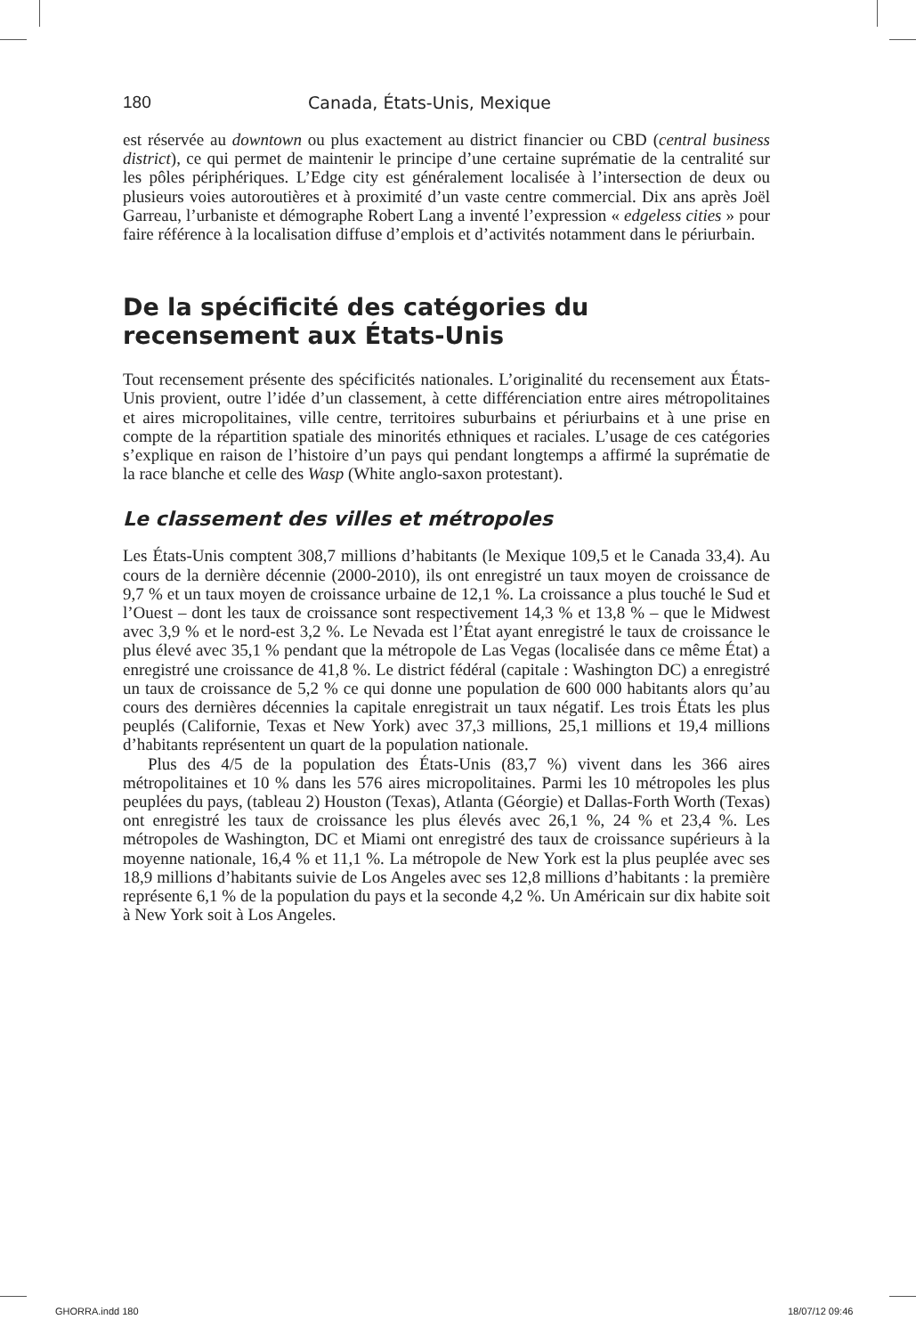180 Canada, États-Unis, Mexique
est réservée au downtown ou plus exactement au district financier ou CBD (central business district), ce qui permet de maintenir le principe d’une certaine suprématie de la centralité sur les pôles périphériques. L’Edge city est généralement localisée à l’intersection de deux ou plusieurs voies autoroutières et à proximité d’un vaste centre commercial. Dix ans après Joël Garreau, l’urbaniste et démographe Robert Lang a inventé l’expression « edgeless cities » pour faire référence à la localisation diffuse d’emplois et d’activités notamment dans le périurbain.
De la spécificité des catégories du recensement aux États-Unis
Tout recensement présente des spécificités nationales. L’originalité du recensement aux États-Unis provient, outre l’idée d’un classement, à cette différenciation entre aires métropolitaines et aires micropolitaines, ville centre, territoires suburbains et périurbains et à une prise en compte de la répartition spatiale des minorités ethniques et raciales. L’usage de ces catégories s’explique en raison de l’histoire d’un pays qui pendant longtemps a affirmé la suprématie de la race blanche et celle des Wasp (White anglo-saxon protestant).
Le classement des villes et métropoles
Les États-Unis comptent 308,7 millions d’habitants (le Mexique 109,5 et le Canada 33,4). Au cours de la dernière décennie (2000-2010), ils ont enregistré un taux moyen de croissance de 9,7 % et un taux moyen de croissance urbaine de 12,1 %. La croissance a plus touché le Sud et l’Ouest – dont les taux de croissance sont respectivement 14,3 % et 13,8 % – que le Midwest avec 3,9 % et le nord-est 3,2 %. Le Nevada est l’État ayant enregistré le taux de croissance le plus élevé avec 35,1 % pendant que la métropole de Las Vegas (localisée dans ce même État) a enregistré une croissance de 41,8 %. Le district fédéral (capitale : Washington DC) a enregistré un taux de croissance de 5,2 % ce qui donne une population de 600 000 habitants alors qu’au cours des dernières décennies la capitale enregistrait un taux négatif. Les trois États les plus peuplés (Californie, Texas et New York) avec 37,3 millions, 25,1 millions et 19,4 millions d’habitants représentent un quart de la population nationale.
Plus des 4/5 de la population des États-Unis (83,7 %) vivent dans les 366 aires métropolitaines et 10 % dans les 576 aires micropolitaines. Parmi les 10 métropoles les plus peuplées du pays, (tableau 2) Houston (Texas), Atlanta (Géorgie) et Dallas-Forth Worth (Texas) ont enregistré les taux de croissance les plus élevés avec 26,1 %, 24 % et 23,4 %. Les métropoles de Washington, DC et Miami ont enregistré des taux de croissance supérieurs à la moyenne nationale, 16,4 % et 11,1 %. La métropole de New York est la plus peuplée avec ses 18,9 millions d’habitants suivie de Los Angeles avec ses 12,8 millions d’habitants : la première représente 6,1 % de la population du pays et la seconde 4,2 %. Un Américain sur dix habite soit à New York soit à Los Angeles.
GHORRA.indd 180 18/07/12 09:46